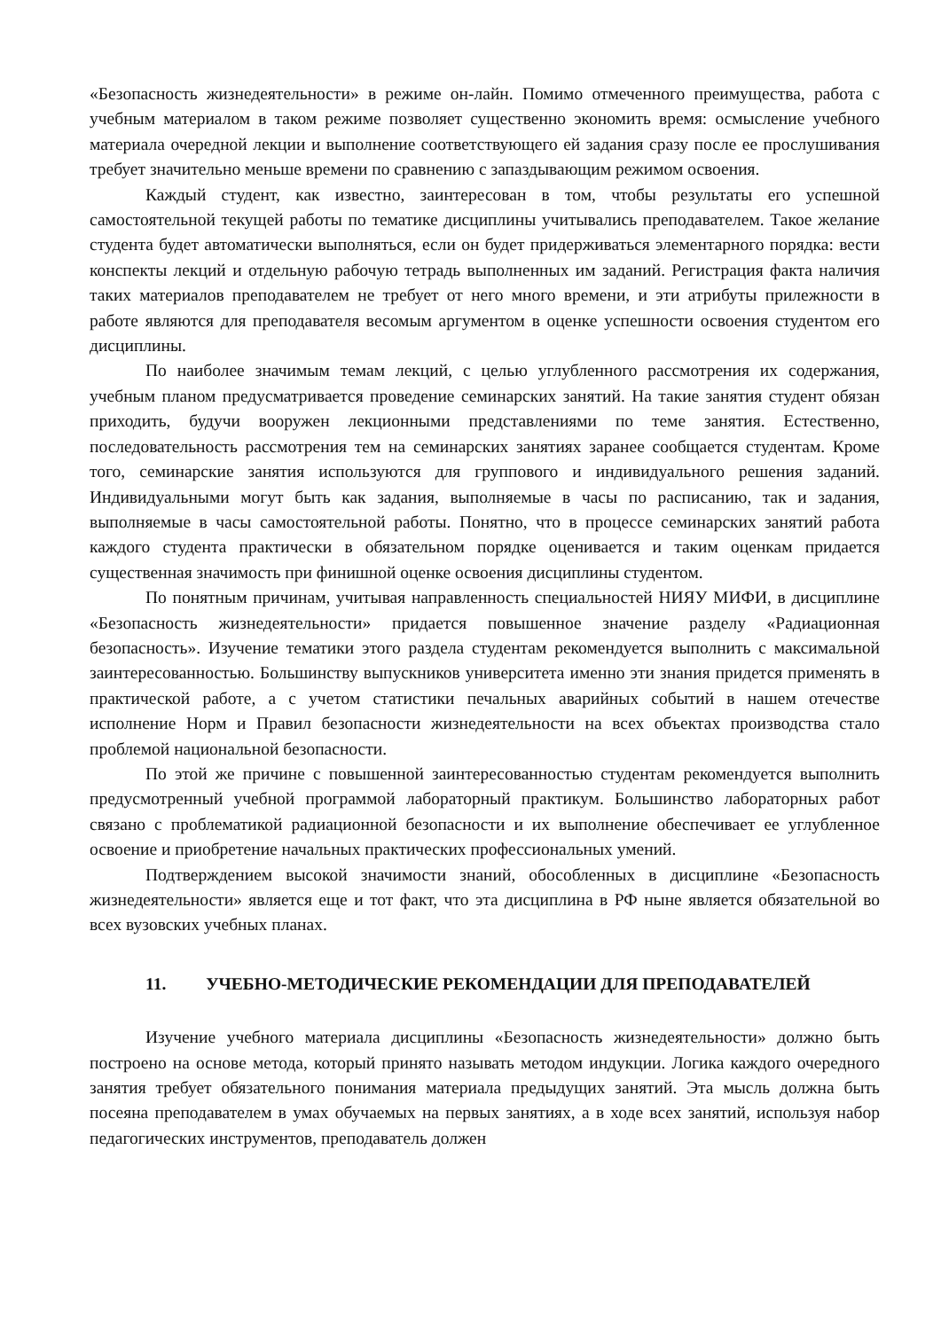«Безопасность жизнедеятельности» в режиме он-лайн. Помимо отмеченного преимущества, работа с учебным материалом в таком режиме позволяет существенно экономить время: осмысление учебного материала очередной лекции и выполнение соответствующего ей задания сразу после ее прослушивания требует значительно меньше времени по сравнению с запаздывающим режимом освоения.
Каждый студент, как известно, заинтересован в том, чтобы результаты его успешной самостоятельной текущей работы по тематике дисциплины учитывались преподавателем. Такое желание студента будет автоматически выполняться, если он будет придерживаться элементарного порядка: вести конспекты лекций и отдельную рабочую тетрадь выполненных им заданий. Регистрация факта наличия таких материалов преподавателем не требует от него много времени, и эти атрибуты прилежности в работе являются для преподавателя весомым аргументом в оценке успешности освоения студентом его дисциплины.
По наиболее значимым темам лекций, с целью углубленного рассмотрения их содержания, учебным планом предусматривается проведение семинарских занятий. На такие занятия студент обязан приходить, будучи вооружен лекционными представлениями по теме занятия. Естественно, последовательность рассмотрения тем на семинарских занятиях заранее сообщается студентам. Кроме того, семинарские занятия используются для группового и индивидуального решения заданий. Индивидуальными могут быть как задания, выполняемые в часы по расписанию, так и задания, выполняемые в часы самостоятельной работы. Понятно, что в процессе семинарских занятий работа каждого студента практически в обязательном порядке оценивается и таким оценкам придается существенная значимость при финишной оценке освоения дисциплины студентом.
По понятным причинам, учитывая направленность специальностей НИЯУ МИФИ, в дисциплине «Безопасность жизнедеятельности» придается повышенное значение разделу «Радиационная безопасность». Изучение тематики этого раздела студентам рекомендуется выполнить с максимальной заинтересованностью. Большинству выпускников университета именно эти знания придется применять в практической работе, а с учетом статистики печальных аварийных событий в нашем отечестве исполнение Норм и Правил безопасности жизнедеятельности на всех объектах производства стало проблемой национальной безопасности.
По этой же причине с повышенной заинтересованностью студентам рекомендуется выполнить предусмотренный учебной программой лабораторный практикум. Большинство лабораторных работ связано с проблематикой радиационной безопасности и их выполнение обеспечивает ее углубленное освоение и приобретение начальных практических профессиональных умений.
Подтверждением высокой значимости знаний, обособленных в дисциплине «Безопасность жизнедеятельности» является еще и тот факт, что эта дисциплина в РФ ныне является обязательной во всех вузовских учебных планах.
11. УЧЕБНО-МЕТОДИЧЕСКИЕ РЕКОМЕНДАЦИИ ДЛЯ ПРЕПОДАВАТЕЛЕЙ
Изучение учебного материала дисциплины «Безопасность жизнедеятельности» должно быть построено на основе метода, который принято называть методом индукции. Логика каждого очередного занятия требует обязательного понимания материала предыдущих занятий. Эта мысль должна быть посеяна преподавателем в умах обучаемых на первых занятиях, а в ходе всех занятий, используя набор педагогических инструментов, преподаватель должен